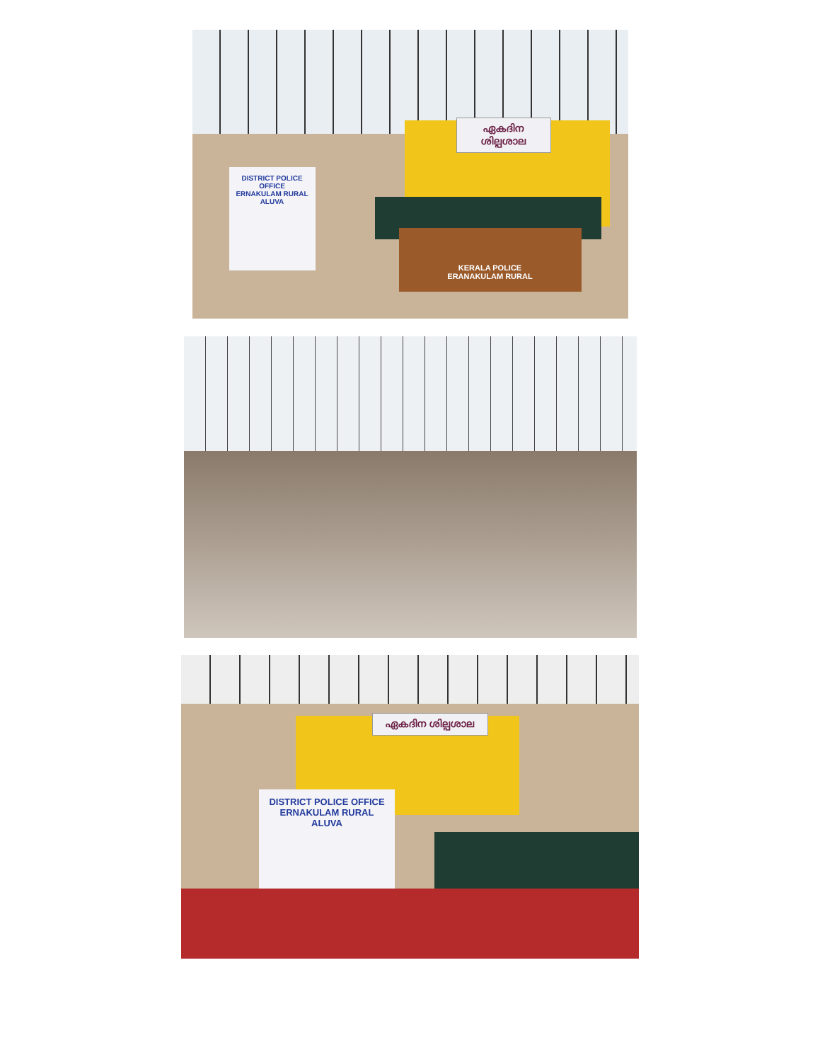ഏകദിന ശില്പശാല
DISTRICT POLICE OFFICE
ERNAKULAM RURAL
ALUVA
KERALA POLICE
ERANAKULAM RURAL
ഏകദിന ശില്പശാല
DISTRICT POLICE OFFICE
ERNAKULAM RURAL
ALUVA